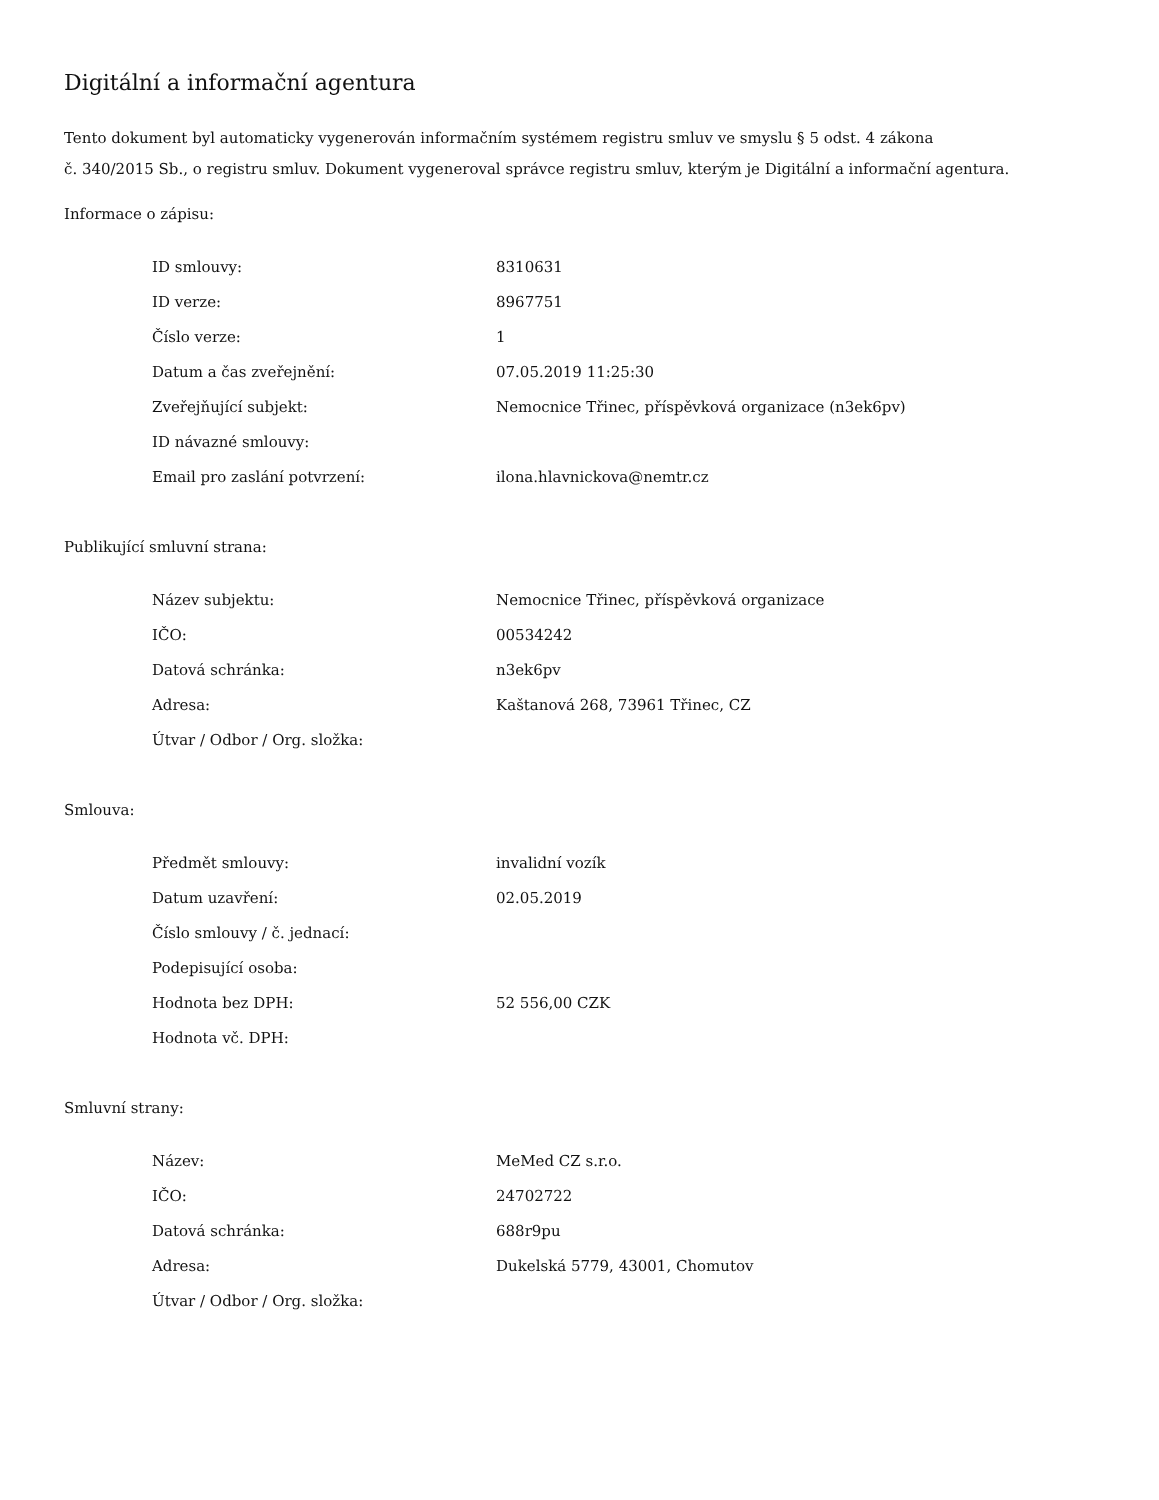Digitální a informační agentura
Tento dokument byl automaticky vygenerován informačním systémem registru smluv ve smyslu § 5 odst. 4 zákona
č. 340/2015 Sb., o registru smluv. Dokument vygeneroval správce registru smluv, kterým je Digitální a informační agentura.
Informace o zápisu:
| ID smlouvy: | 8310631 |
| ID verze: | 8967751 |
| Číslo verze: | 1 |
| Datum a čas zveřejnění: | 07.05.2019 11:25:30 |
| Zveřejňující subjekt: | Nemocnice Třinec, příspěvková organizace (n3ek6pv) |
| ID návazné smlouvy: | |
| Email pro zaslání potvrzení: | ilona.hlavnickova@nemtr.cz |
Publikující smluvní strana:
| Název subjektu: | Nemocnice Třinec, příspěvková organizace |
| IČO: | 00534242 |
| Datová schránka: | n3ek6pv |
| Adresa: | Kaštanová 268, 73961 Třinec, CZ |
| Útvar / Odbor / Org. složka: | |
Smlouva:
| Předmět smlouvy: | invalidní vozík |
| Datum uzavření: | 02.05.2019 |
| Číslo smlouvy / č. jednací: | |
| Podepisující osoba: | |
| Hodnota bez DPH: | 52 556,00 CZK |
| Hodnota vč. DPH: | |
Smluvní strany:
| Název: | MeMed CZ s.r.o. |
| IČO: | 24702722 |
| Datová schránka: | 688r9pu |
| Adresa: | Dukelská 5779, 43001, Chomutov |
| Útvar / Odbor / Org. složka: | |